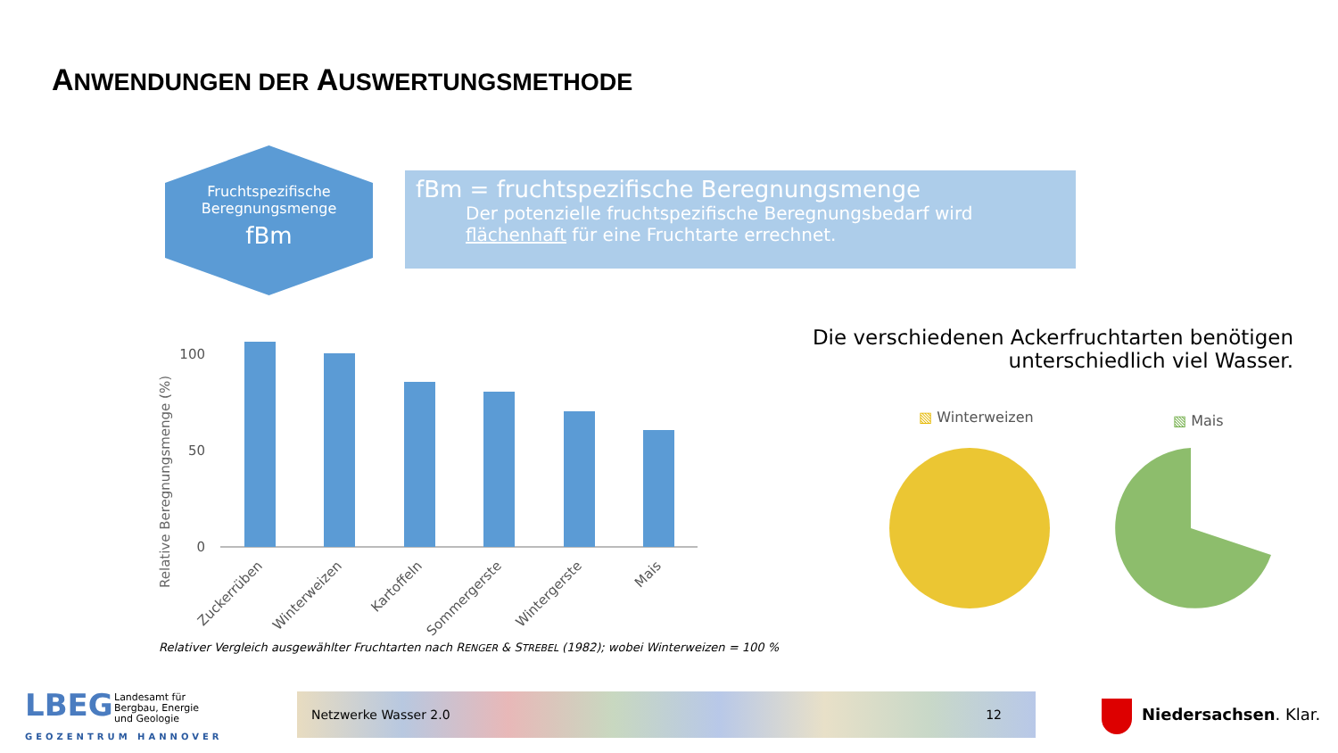ANWENDUNGEN DER AUSWERTUNGSMETHODE
Fruchtspezifische
Beregnungsmenge
fBm
fBm = fruchtspezifische Beregnungsmenge
Der potenzielle fruchtspezifische Beregnungsbedarf wird flächenhaft für eine Fruchtarte errechnet.
Relative Beregnungsmenge (%)
100
50
0
Zuckerrüben
Winterweizen
Kartoffeln
Sommergerste
Wintergerste
Mais
Relativer Vergleich ausgewählter Fruchtarten nach RENGER & STREBEL (1982); wobei Winterweizen = 100 %
Die verschiedenen Ackerfruchtarten benötigen
unterschiedlich viel Wasser.
▧ Winterweizen ▧ Mais
LBEG
Landesamt für
Bergbau, Energie
und Geologie
GEOZENTRUM HANNOVER
Netzwerke Wasser 2.0 12
Niedersachsen. Klar.